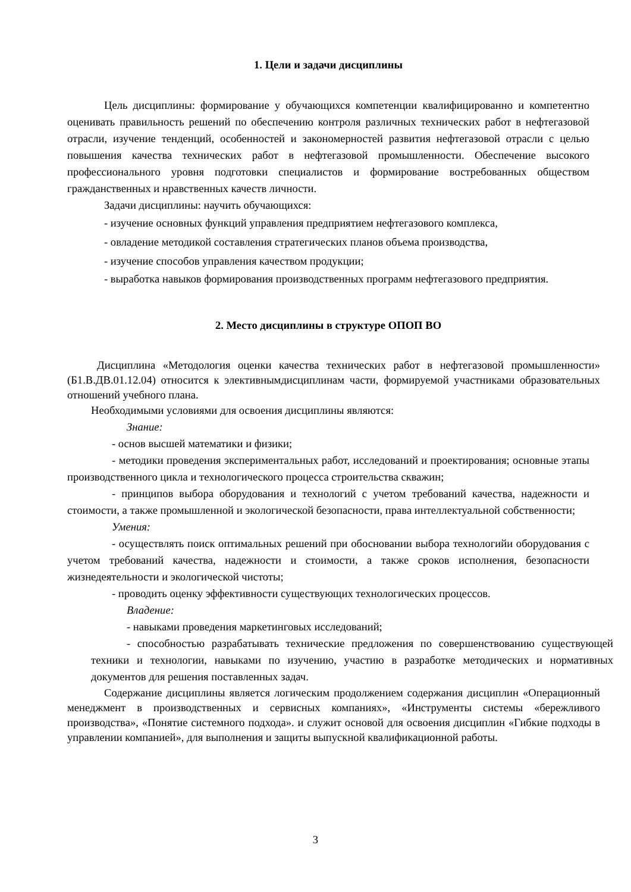1. Цели и задачи дисциплины
Цель дисциплины: формирование у обучающихся компетенции квалифицированно и компетентно оценивать правильность решений по обеспечению контроля различных технических работ в нефтегазовой отрасли, изучение тенденций, особенностей и закономерностей развития нефтегазовой отрасли с целью повышения качества технических работ в нефтегазовой промышленности. Обеспечение высокого профессионального уровня подготовки специалистов и формирование востребованных обществом гражданственных и нравственных качеств личности.
Задачи дисциплины: научить обучающихся:
- изучение основных функций управления предприятием нефтегазового комплекса,
- овладение методикой составления стратегических планов объема производства,
- изучение способов управления качеством продукции;
- выработка навыков формирования производственных программ нефтегазового предприятия.
2. Место дисциплины в структуре ОПОП ВО
Дисциплина «Методология оценки качества технических работ в нефтегазовой промышленности» (Б1.В.ДВ.01.12.04) относится к элективнымдисциплинам части, формируемой участниками образовательных отношений учебного плана.
Необходимыми условиями для освоения дисциплины являются:
Знание:
- основ высшей математики и физики;
- методики проведения экспериментальных работ, исследований и проектирования; основные этапы производственного цикла и технологического процесса строительства скважин;
- принципов выбора оборудования и технологий с учетом требований качества, надежности и стоимости, а также промышленной и экологической безопасности, права интеллектуальной собственности;
Умения:
- осуществлять поиск оптимальных решений при обосновании выбора технологийи оборудования с учетом требований качества, надежности и стоимости, а также сроков исполнения, безопасности жизнедеятельности и экологической чистоты;
- проводить оценку эффективности существующих технологических процессов.
Владение:
- навыками проведения маркетинговых исследований;
- способностью разрабатывать технические предложения по совершенствованию существующей техники и технологии, навыками по изучению, участию в разработке методических и нормативных документов для решения поставленных задач.
Содержание дисциплины является логическим продолжением содержания дисциплин «Операционный менеджмент в производственных и сервисных компаниях», «Инструменты системы «бережливого производства», «Понятие системного подхода». и служит основой для освоения дисциплин «Гибкие подходы в управлении компанией», для выполнения и защиты выпускной квалификационной работы.
3